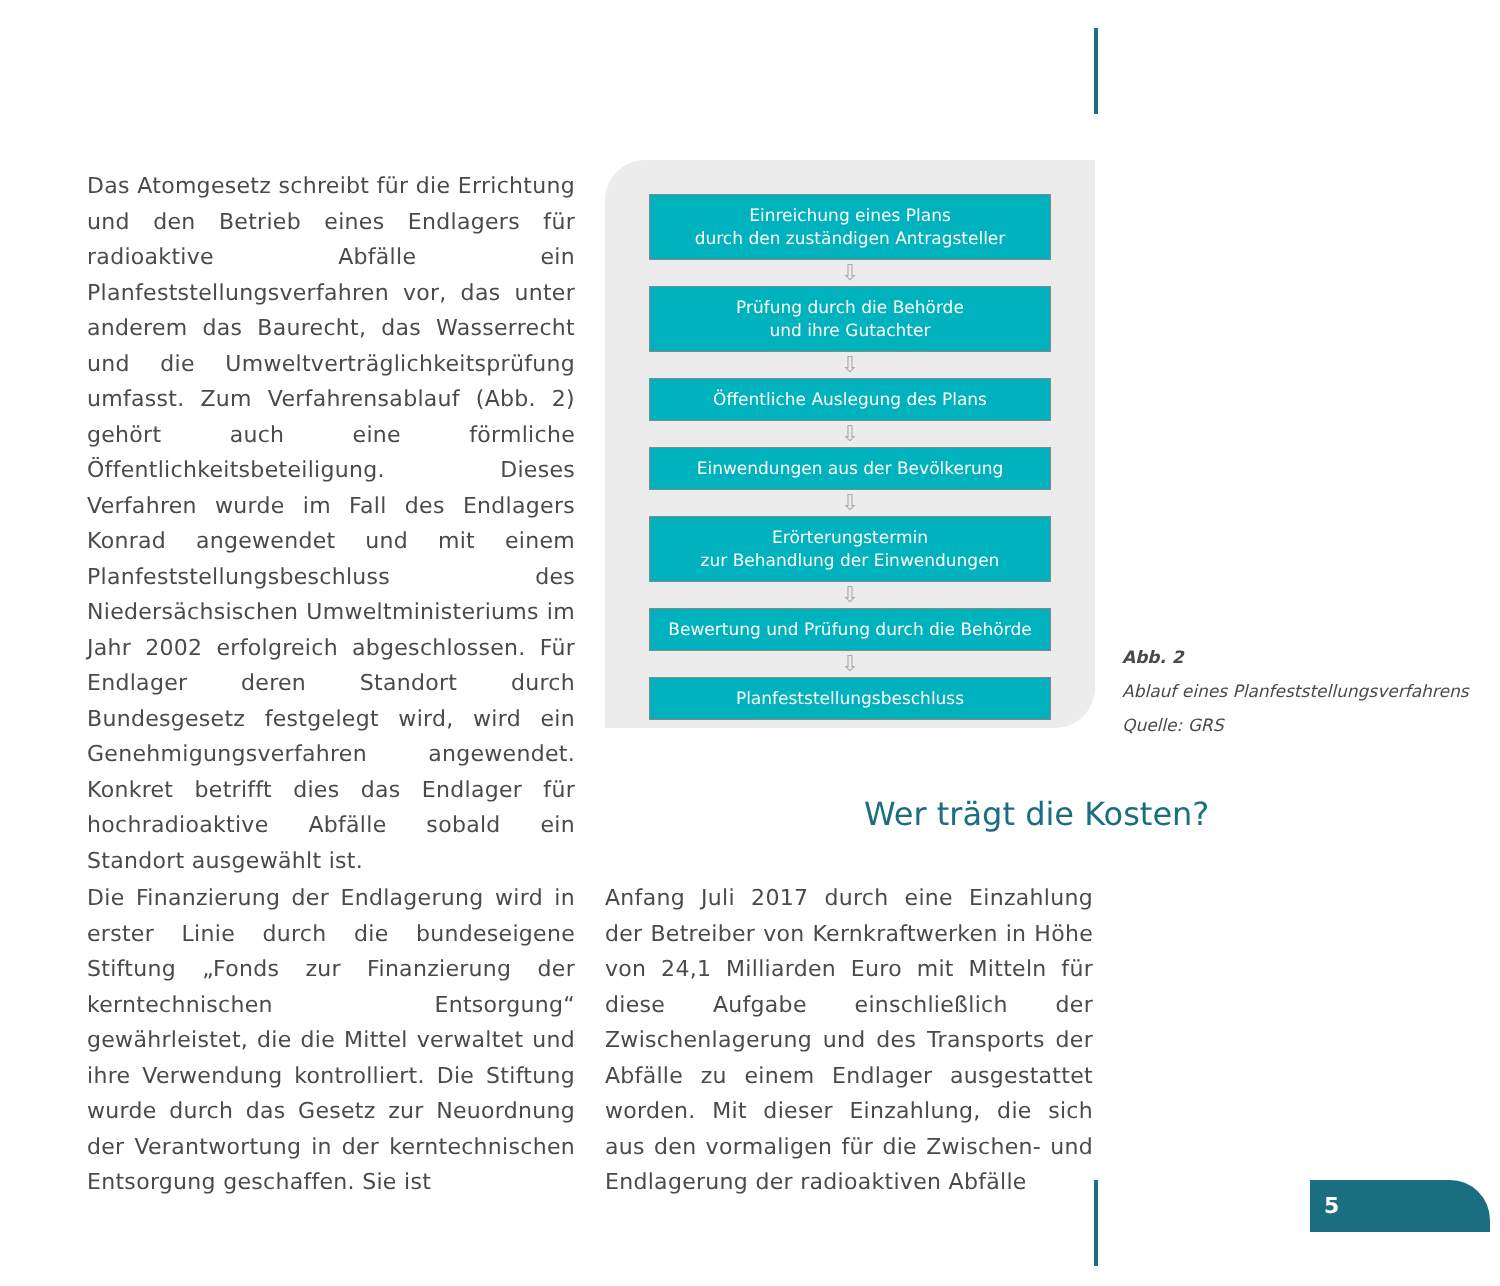Das Atomgesetz schreibt für die Errichtung und den Betrieb eines Endlagers für radioaktive Abfälle ein Planfeststellungsverfahren vor, das unter anderem das Baurecht, das Wasserrecht und die Umweltverträglichkeitsprüfung umfasst. Zum Verfahrensablauf (Abb. 2) gehört auch eine förmliche Öffentlichkeitsbeteiligung. Dieses Verfahren wurde im Fall des Endlagers Konrad angewendet und mit einem Planfeststellungsbeschluss des Niedersächsischen Umweltministeriums im Jahr 2002 erfolgreich abgeschlossen. Für Endlager deren Standort durch Bundesgesetz festgelegt wird, wird ein Genehmigungsverfahren angewendet. Konkret betrifft dies das Endlager für hochradioaktive Abfälle sobald ein Standort ausgewählt ist.
Einreichung eines Plans
durch den zuständigen Antragsteller
⇩
Prüfung durch die Behörde
und ihre Gutachter
⇩
Öffentliche Auslegung des Plans
⇩
Einwendungen aus der Bevölkerung
⇩
Erörterungstermin
zur Behandlung der Einwendungen
⇩
Bewertung und Prüfung durch die Behörde
⇩
Planfeststellungsbeschluss
Abb. 2
Ablauf eines Planfeststellungsverfahrens
Quelle: GRS
Wer trägt die Kosten?
Die Finanzierung der Endlagerung wird in erster Linie durch die bundeseigene Stiftung „Fonds zur Finanzierung der kerntechnischen Entsorgung“ gewährleistet, die die Mittel verwaltet und ihre Verwendung kontrolliert. Die Stiftung wurde durch das Gesetz zur Neuordnung der Verantwortung in der kerntechnischen Entsorgung geschaffen. Sie ist
Anfang Juli 2017 durch eine Einzahlung der Betreiber von Kernkraftwerken in Höhe von 24,1 Milliarden Euro mit Mitteln für diese Aufgabe einschließlich der Zwischenlagerung und des Transports der Abfälle zu einem Endlager ausgestattet worden. Mit dieser Einzahlung, die sich aus den vormaligen für die Zwischen- und Endlagerung der radioaktiven Abfälle
5